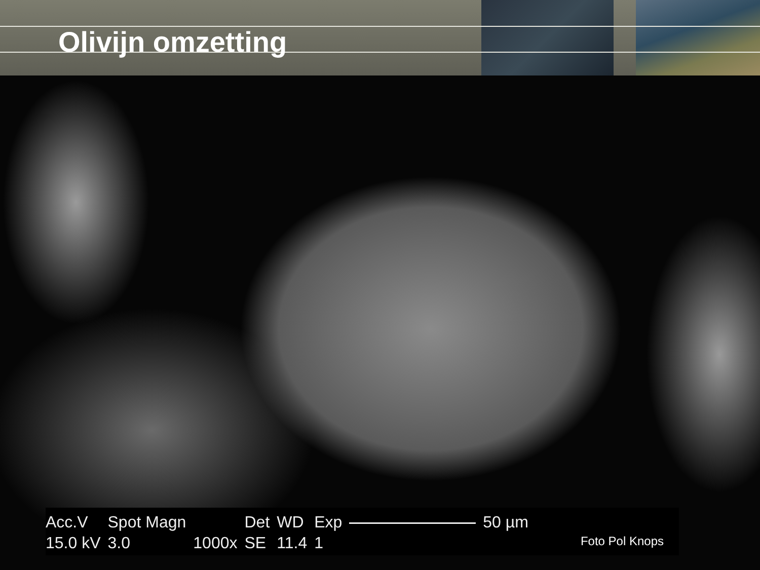Olivijn omzetting
| Acc.V | Spot Magn | | Det | WD | Exp | | 50 µm |
| 15.0 kV | 3.0 | 1000x | SE | 11.4 | 1 | | |
Foto Pol Knops